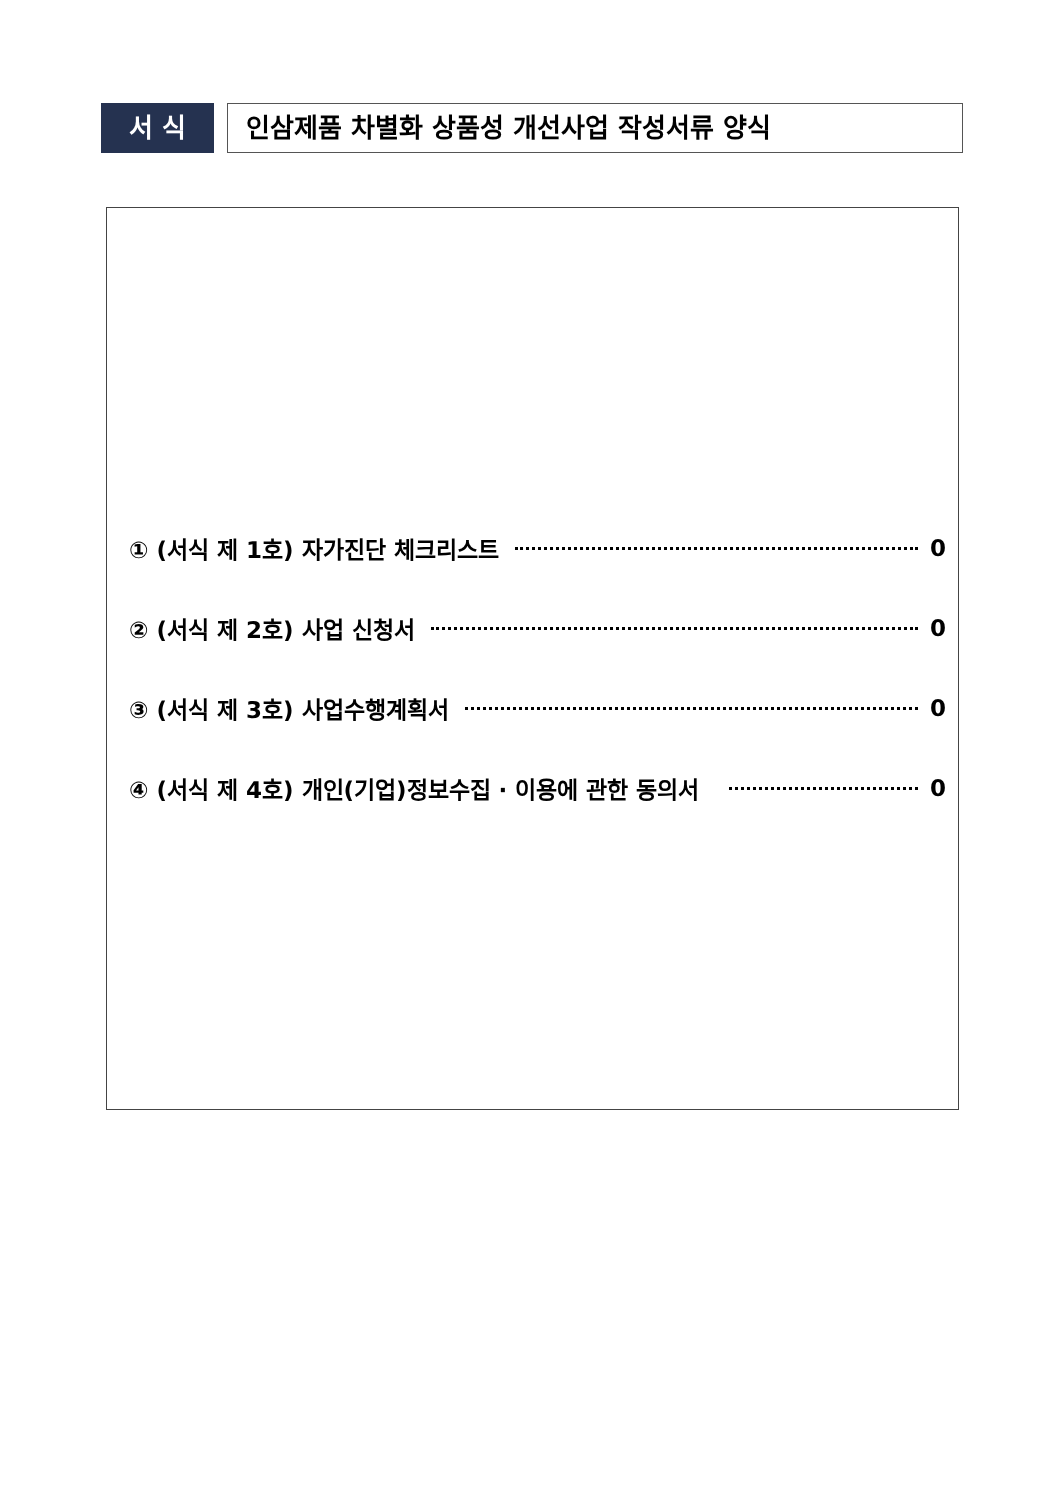서 식
인삼제품 차별화 상품성 개선사업 작성서류 양식
① (서식 제 1호) 자가진단 체크리스트 0
② (서식 제 2호) 사업 신청서 0
③ (서식 제 3호) 사업수행계획서 0
④ (서식 제 4호) 개인(기업)정보수집 · 이용에 관한 동의서 0